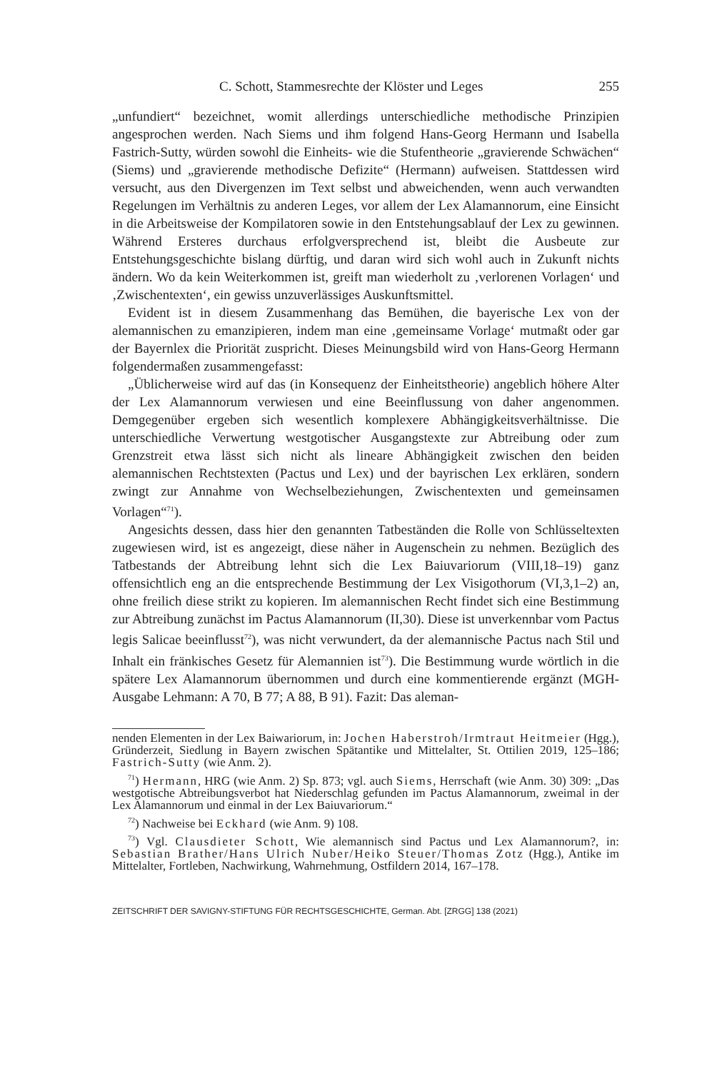C. Schott, Stammesrechte der Klöster und Leges 255
„unfundiert“ bezeichnet, womit allerdings unterschiedliche methodische Prinzipien angesprochen werden. Nach Siems und ihm folgend Hans-Georg Hermann und Isabella Fastrich-Sutty, würden sowohl die Einheits- wie die Stufentheorie „gravierende Schwächen“ (Siems) und „gravierende methodische Defizite“ (Hermann) aufweisen. Stattdessen wird versucht, aus den Divergenzen im Text selbst und abweichenden, wenn auch verwandten Regelungen im Verhältnis zu anderen Leges, vor allem der Lex Alamannorum, eine Einsicht in die Arbeitsweise der Kompilatoren sowie in den Entstehungsablauf der Lex zu gewinnen. Während Ersteres durchaus erfolgversprechend ist, bleibt die Ausbeute zur Entstehungsgeschichte bislang dürftig, und daran wird sich wohl auch in Zukunft nichts ändern. Wo da kein Weiterkommen ist, greift man wiederholt zu ‚verlorenen Vorlagen‘ und ‚Zwischentexten‘, ein gewiss unzuverlässiges Auskunftsmittel.
Evident ist in diesem Zusammenhang das Bemühen, die bayerische Lex von der alemannischen zu emanzipieren, indem man eine ‚gemeinsame Vorlage‘ mutmaßt oder gar der Bayernlex die Priorität zuspricht. Dieses Meinungsbild wird von Hans-Georg Hermann folgendermaßen zusammengefasst:
„Üblicherweise wird auf das (in Konsequenz der Einheitstheorie) angeblich höhere Alter der Lex Alamannorum verwiesen und eine Beeinflussung von daher angenommen. Demgegenüber ergeben sich wesentlich komplexere Abhängigkeitsverhältnisse. Die unterschiedliche Verwertung westgotischer Ausgangstexte zur Abtreibung oder zum Grenzstreit etwa lässt sich nicht als lineare Abhängigkeit zwischen den beiden alemannischen Rechtstexten (Pactus und Lex) und der bayrischen Lex erklären, sondern zwingt zur Annahme von Wechselbeziehungen, Zwischentexten und gemeinsamen Vorlagen“<sup>71</sup>).
Angesichts dessen, dass hier den genannten Tatbeständen die Rolle von Schlüsseltexten zugewiesen wird, ist es angezeigt, diese näher in Augenschein zu nehmen. Bezüglich des Tatbestands der Abtreibung lehnt sich die Lex Baiuvariorum (VIII,18–19) ganz offensichtlich eng an die entsprechende Bestimmung der Lex Visigothorum (VI,3,1–2) an, ohne freilich diese strikt zu kopieren. Im alemannischen Recht findet sich eine Bestimmung zur Abtreibung zunächst im Pactus Alamannorum (II,30). Diese ist unverkennbar vom Pactus legis Salicae beeinflusst<sup>72</sup>), was nicht verwundert, da der alemannische Pactus nach Stil und Inhalt ein fränkisches Gesetz für Alemannien ist<sup>73</sup>). Die Bestimmung wurde wörtlich in die spätere Lex Alamannorum übernommen und durch eine kommentierende ergänzt (MGH-Ausgabe Lehmann: A 70, B 77; A 88, B 91). Fazit: Das aleman-
nenden Elementen in der Lex Baiwariorum, in: Jochen Haberstroh/Irmtraut Heitmeier (Hgg.), Gründerzeit, Siedlung in Bayern zwischen Spätantike und Mittelalter, St. Ottilien 2019, 125–186; Fastrich-Sutty (wie Anm. 2).
<sup>71</sup>) Hermann, HRG (wie Anm. 2) Sp. 873; vgl. auch Siems, Herrschaft (wie Anm. 30) 309: „Das westgotische Abtreibungsverbot hat Niederschlag gefunden im Pactus Alamannorum, zweimal in der Lex Alamannorum und einmal in der Lex Baiuvariorum.“
<sup>72</sup>) Nachweise bei Eckhard (wie Anm. 9) 108.
<sup>73</sup>) Vgl. Clausdieter Schott, Wie alemannisch sind Pactus und Lex Alamannorum?, in: Sebastian Brather/Hans Ulrich Nuber/Heiko Steuer/Thomas Zotz (Hgg.), Antike im Mittelalter, Fortleben, Nachwirkung, Wahrnehmung, Ostfildern 2014, 167–178.
ZEITSCHRIFT DER SAVIGNY-STIFTUNG FÜR RECHTSGESCHICHTE, German. Abt. [ZRGG] 138 (2021)